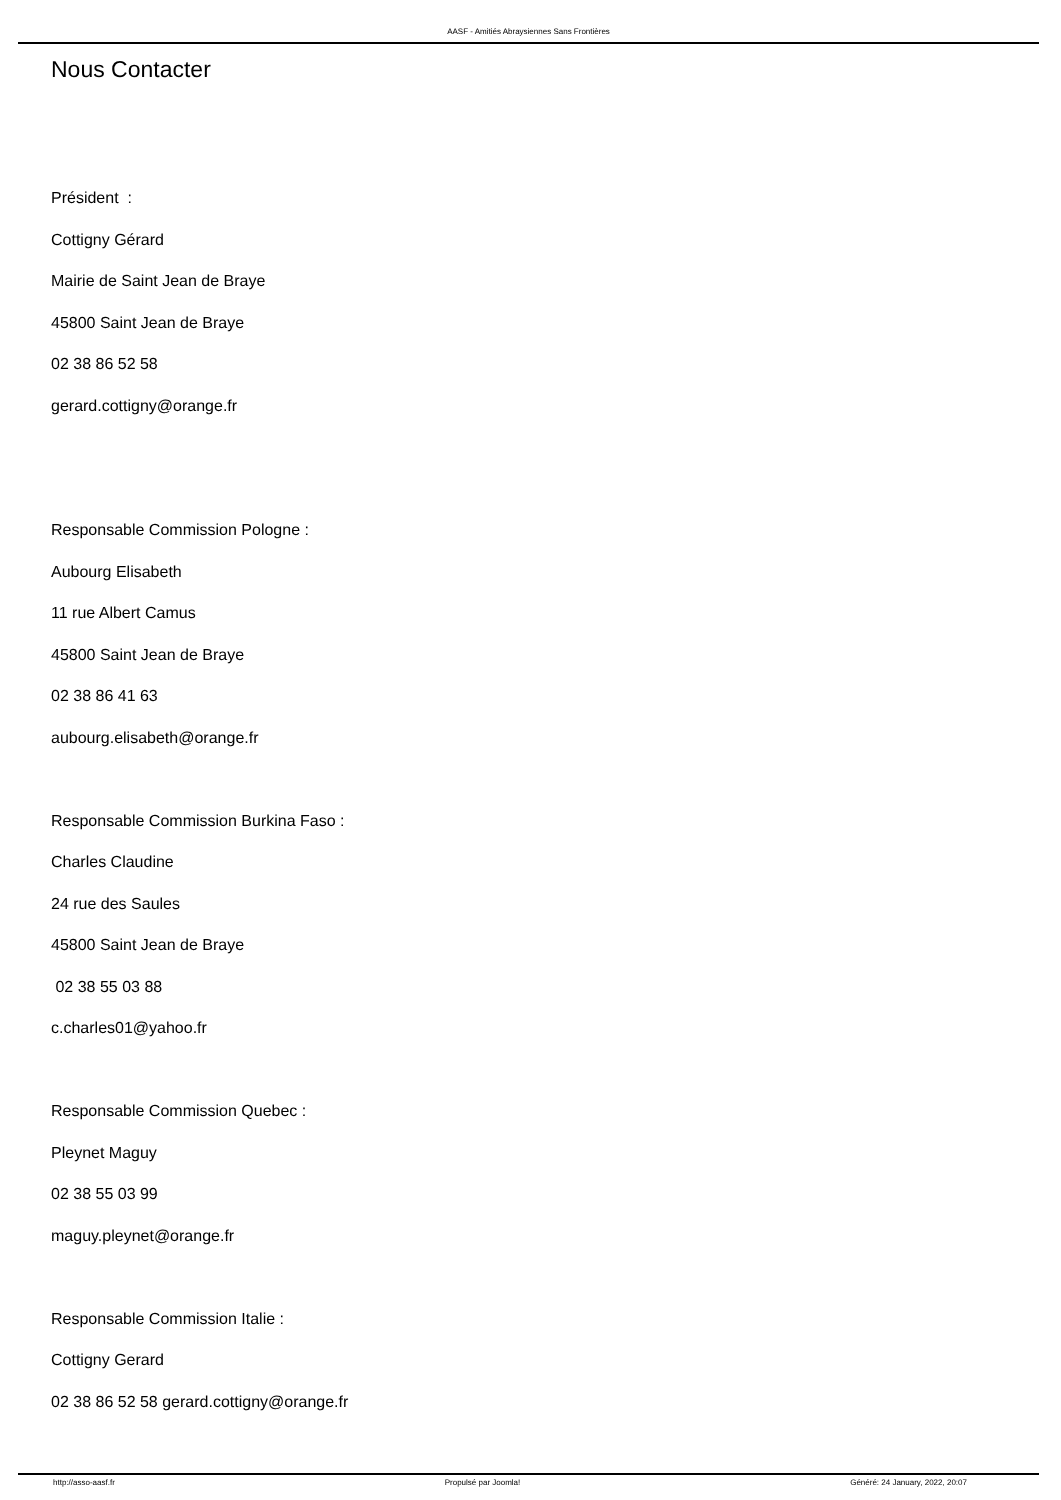AASF - Amitiés Abraysiennes Sans Frontières
Nous Contacter
Président :
Cottigny Gérard
Mairie de Saint Jean de Braye
45800 Saint Jean de Braye
02 38 86 52 58
gerard.cottigny@orange.fr
Responsable Commission Pologne :
Aubourg Elisabeth
11 rue Albert Camus
45800 Saint Jean de Braye
02 38 86 41 63
aubourg.elisabeth@orange.fr
Responsable Commission Burkina Faso :
Charles Claudine
24 rue des Saules
45800 Saint Jean de Braye
02 38 55 03 88
c.charles01@yahoo.fr
Responsable Commission Quebec :
Pleynet Maguy
02 38 55 03 99
maguy.pleynet@orange.fr
Responsable Commission Italie :
Cottigny Gerard
02 38 86 52 58 gerard.cottigny@orange.fr
http://asso-aasf.fr Propulsé par Joomla! Généré: 24 January, 2022, 20:07